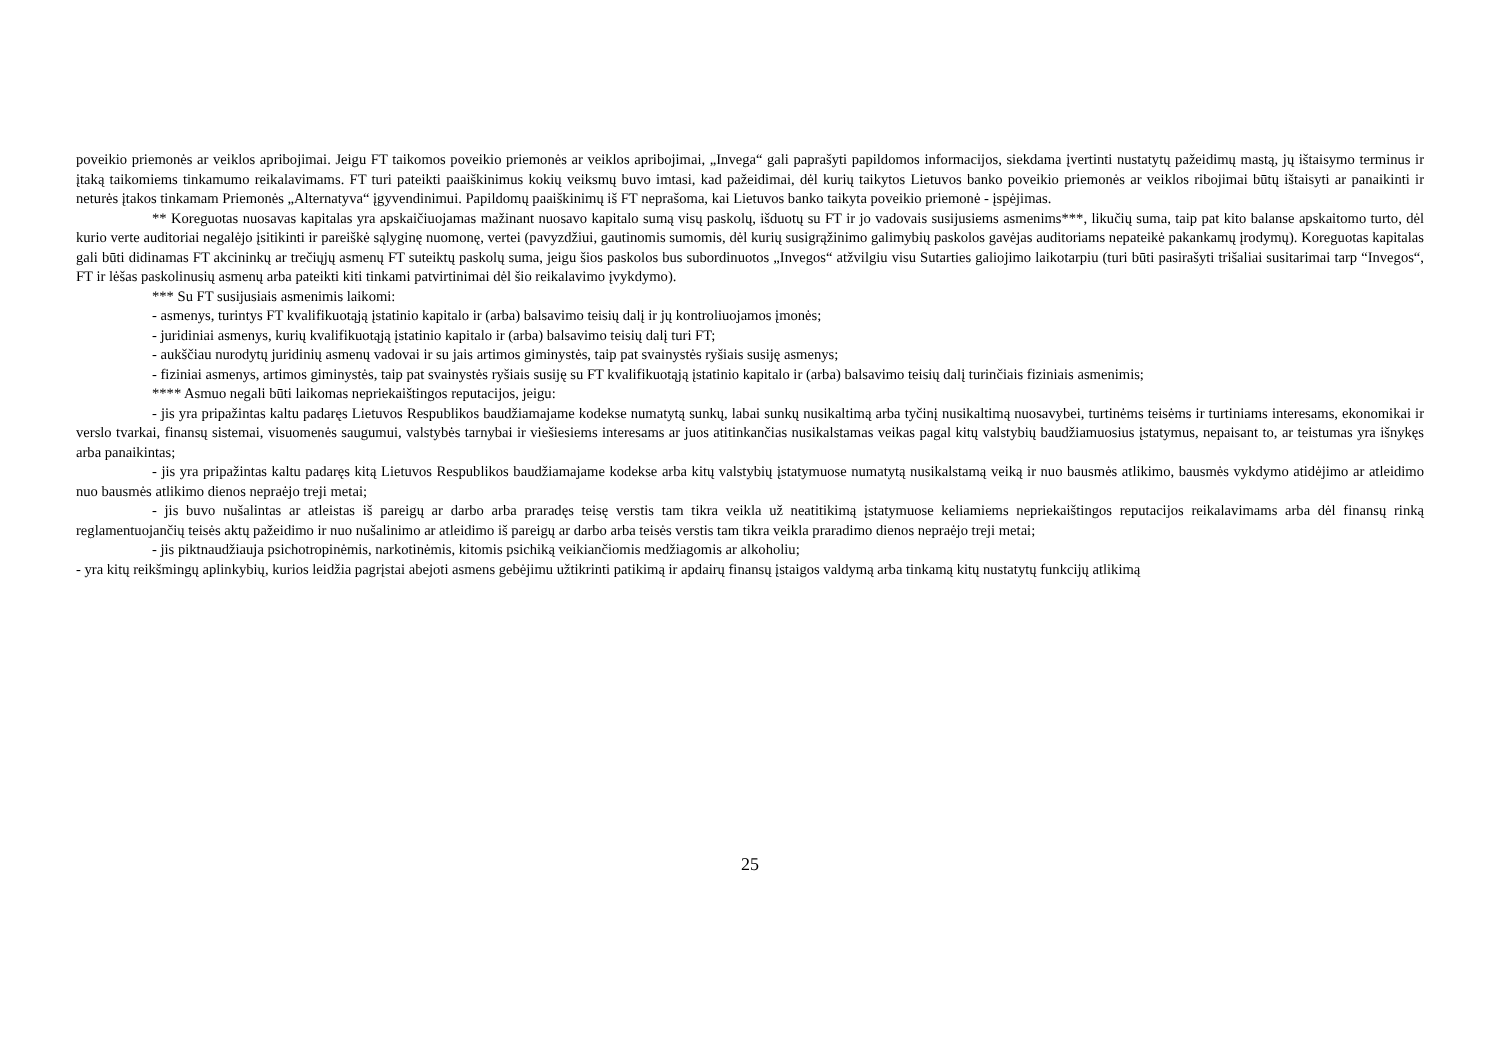poveikio priemonės ar veiklos apribojimai. Jeigu FT taikomos poveikio priemonės ar veiklos apribojimai, „Invega“ gali paprašyti papildomos informacijos, siekdama įvertinti nustatytų pažeidimų mastą, jų ištaisymo terminus ir įtaką taikomiems tinkamumo reikalavimams. FT turi pateikti paaiškinimus kokių veiksmų buvo imtasi, kad pažeidimai, dėl kurių taikytos Lietuvos banko poveikio priemonės ar veiklos ribojimai būtų ištaisyti ar panaikinti ir neturės įtakos tinkamam Priemonės „Alternatyva“ įgyvendinimui. Papildomų paaiškinimų iš FT neprašoma, kai Lietuvos banko taikyta poveikio priemonė - įspėjimas.
** Koreguotas nuosavas kapitalas yra apskaičiuojamas mažinant nuosavo kapitalo sumą visų paskolų, išduotų su FT ir jo vadovais susijusiems asmenims***, likučių suma, taip pat kito balanse apskaitomo turto, dėl kurio verte auditoriai negalėjo įsitikinti ir pareiškė sąlyginę nuomonę, vertei (pavyzdžiui, gautinomis sumomis, dėl kurių susigrąžinimo galimybių paskolos gavėjas auditoriams nepateikė pakankamų įrodymų). Koreguotas kapitalas gali būti didinamas FT akcininkų ar trečiųjų asmenų FT suteiktų paskolų suma, jeigu šios paskolos bus subordinuotos „Invegos“ atžvilgiu visu Sutarties galiojimo laikotarpiu (turi būti pasirašyti trišaliai susitarimai tarp “Invegos“, FT ir lėšas paskolinusių asmenų arba pateikti kiti tinkami patvirtinimai dėl šio reikalavimo įvykdymo).
*** Su FT susijusiais asmenimis laikomi:
- asmenys, turintys FT kvalifikuotąją įstatinio kapitalo ir (arba) balsavimo teisių dalį ir jų kontroliuojamos įmonės;
- juridiniai asmenys, kurių kvalifikuotąją įstatinio kapitalo ir (arba) balsavimo teisių dalį turi FT;
- aukščiau nurodytų juridinių asmenų vadovai ir su jais artimos giminystės, taip pat svainystės ryšiais susiję asmenys;
- fiziniai asmenys, artimos giminystės, taip pat svainystės ryšiais susiję su FT kvalifikuotąją įstatinio kapitalo ir (arba) balsavimo teisių dalį turinčiais fiziniais asmenimis;
**** Asmuo negali būti laikomas nepriekaištingos reputacijos, jeigu:
- jis yra pripažintas kaltu padaręs Lietuvos Respublikos baudžiamajame kodekse numatytą sunkų, labai sunkų nusikaltimą arba tyčinį nusikaltimą nuosavybei, turtinėms teisėms ir turtiniams interesams, ekonomikai ir verslo tvarkai, finansų sistemai, visuomenės saugumui, valstybės tarnybai ir viešiesiems interesams ar juos atitinkančias nusikalstamas veikas pagal kitų valstybių baudžiamuosius įstatymus, nepaisant to, ar teistumas yra išnykęs arba panaikintas;
- jis yra pripažintas kaltu padaręs kitą Lietuvos Respublikos baudžiamajame kodekse arba kitų valstybių įstatymuose numatytą nusikalstamą veiką ir nuo bausmės atlikimo, bausmės vykdymo atidėjimo ar atleidimo nuo bausmės atlikimo dienos nepraėjo treji metai;
- jis buvo nušalintas ar atleistas iš pareigų ar darbo arba praradęs teisę verstis tam tikra veikla už neatitikimą įstatymuose keliamiems nepriekaištingos reputacijos reikalavimams arba dėl finansų rinką reglamentuojančių teisės aktų pažeidimo ir nuo nušalinimo ar atleidimo iš pareigų ar darbo arba teisės verstis tam tikra veikla praradimo dienos nepraėjo treji metai;
- jis piktnaudžiauja psichotropinėmis, narkotinėmis, kitomis psichiką veikiančiomis medžiagomis ar alkoholiu;
- yra kitų reikšmingų aplinkybių, kurios leidžia pagrįstai abejoti asmens gebėjimu užtikrinti patikimą ir apdairų finansų įstaigos valdymą arba tinkamą kitų nustatytų funkcijų atlikimą
25